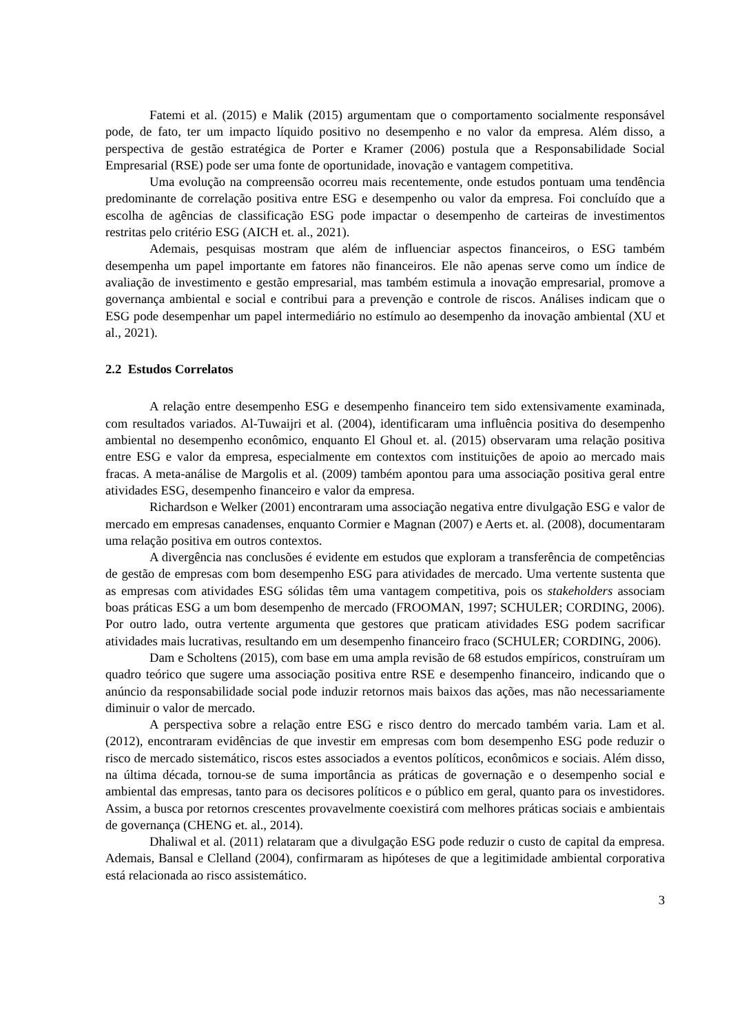Fatemi et al. (2015) e Malik (2015) argumentam que o comportamento socialmente responsável pode, de fato, ter um impacto líquido positivo no desempenho e no valor da empresa. Além disso, a perspectiva de gestão estratégica de Porter e Kramer (2006) postula que a Responsabilidade Social Empresarial (RSE) pode ser uma fonte de oportunidade, inovação e vantagem competitiva.
Uma evolução na compreensão ocorreu mais recentemente, onde estudos pontuam uma tendência predominante de correlação positiva entre ESG e desempenho ou valor da empresa. Foi concluído que a escolha de agências de classificação ESG pode impactar o desempenho de carteiras de investimentos restritas pelo critério ESG (AICH et. al., 2021).
Ademais, pesquisas mostram que além de influenciar aspectos financeiros, o ESG também desempenha um papel importante em fatores não financeiros. Ele não apenas serve como um índice de avaliação de investimento e gestão empresarial, mas também estimula a inovação empresarial, promove a governança ambiental e social e contribui para a prevenção e controle de riscos. Análises indicam que o ESG pode desempenhar um papel intermediário no estímulo ao desempenho da inovação ambiental (XU et al., 2021).
2.2 Estudos Correlatos
A relação entre desempenho ESG e desempenho financeiro tem sido extensivamente examinada, com resultados variados. Al-Tuwaijri et al. (2004), identificaram uma influência positiva do desempenho ambiental no desempenho econômico, enquanto El Ghoul et. al. (2015) observaram uma relação positiva entre ESG e valor da empresa, especialmente em contextos com instituições de apoio ao mercado mais fracas. A meta-análise de Margolis et al. (2009) também apontou para uma associação positiva geral entre atividades ESG, desempenho financeiro e valor da empresa.
Richardson e Welker (2001) encontraram uma associação negativa entre divulgação ESG e valor de mercado em empresas canadenses, enquanto Cormier e Magnan (2007) e Aerts et. al. (2008), documentaram uma relação positiva em outros contextos.
A divergência nas conclusões é evidente em estudos que exploram a transferência de competências de gestão de empresas com bom desempenho ESG para atividades de mercado. Uma vertente sustenta que as empresas com atividades ESG sólidas têm uma vantagem competitiva, pois os stakeholders associam boas práticas ESG a um bom desempenho de mercado (FROOMAN, 1997; SCHULER; CORDING, 2006). Por outro lado, outra vertente argumenta que gestores que praticam atividades ESG podem sacrificar atividades mais lucrativas, resultando em um desempenho financeiro fraco (SCHULER; CORDING, 2006).
Dam e Scholtens (2015), com base em uma ampla revisão de 68 estudos empíricos, construíram um quadro teórico que sugere uma associação positiva entre RSE e desempenho financeiro, indicando que o anúncio da responsabilidade social pode induzir retornos mais baixos das ações, mas não necessariamente diminuir o valor de mercado.
A perspectiva sobre a relação entre ESG e risco dentro do mercado também varia. Lam et al. (2012), encontraram evidências de que investir em empresas com bom desempenho ESG pode reduzir o risco de mercado sistemático, riscos estes associados a eventos políticos, econômicos e sociais. Além disso, na última década, tornou-se de suma importância as práticas de governação e o desempenho social e ambiental das empresas, tanto para os decisores políticos e o público em geral, quanto para os investidores. Assim, a busca por retornos crescentes provavelmente coexistirá com melhores práticas sociais e ambientais de governança (CHENG et. al., 2014).
Dhaliwal et al. (2011) relataram que a divulgação ESG pode reduzir o custo de capital da empresa. Ademais, Bansal e Clelland (2004), confirmaram as hipóteses de que a legitimidade ambiental corporativa está relacionada ao risco assistemático.
3